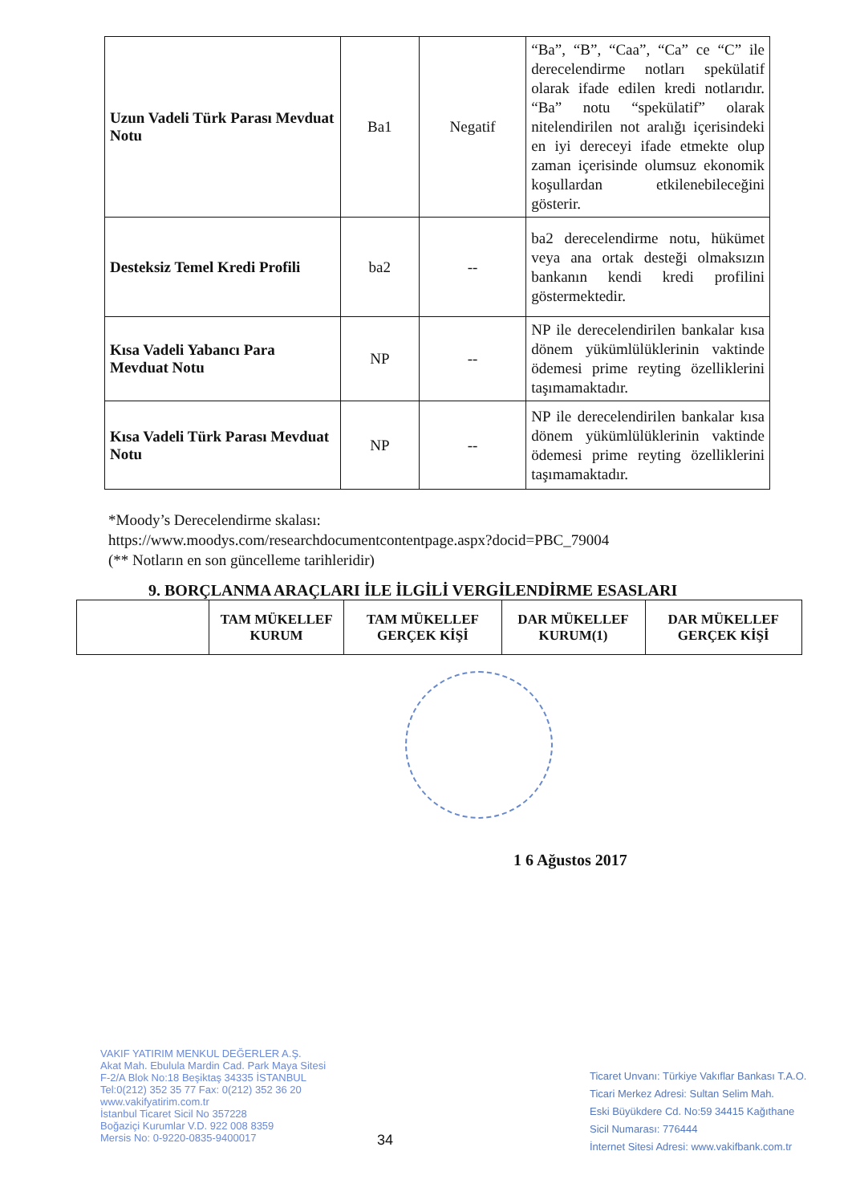| Uzun Vadeli Türk Parası Mevduat Notu | Ba1 | Negatif | “Ba”, “B”, “Caa”, “Ca” ce “C” ile derecelendirme notları spekülatif olarak ifade edilen kredi notlarıdır. “Ba” notu “spekülatif” olarak nitelendirilen not aralığı içerisindeki en iyi dereceyi ifade etmekte olup zaman içerisinde olumsuz ekonomik koşullardan etkilenebileceğini gösterir. |
| Desteksiz Temel Kredi Profili | ba2 | -- | ba2 derecelendirme notu, hükümet veya ana ortak desteği olmaksızın bankanın kendi kredi profilini göstermektedir. |
| Kısa Vadeli Yabancı Para Mevduat Notu | NP | -- | NP ile derecelendirilen bankalar kısa dönem yükümlülüklerinin vaktinde ödemesi prime reyting özelliklerini taşımamaktadır. |
| Kısa Vadeli Türk Parası Mevduat Notu | NP | -- | NP ile derecelendirilen bankalar kısa dönem yükümlülüklerinin vaktinde ödemesi prime reyting özelliklerini taşımamaktadır. |
*Moody’s Derecelendirme skalası:
https://www.moodys.com/researchdocumentcontentpage.aspx?docid=PBC_79004
(** Notların en son güncelleme tarihleridir)
9. BORÇLANMA ARAÇLARI İLE İLGİLİ VERGİLENDİRME ESASLARI
| | TAM MÜKELLEF KURUM | TAM MÜKELLEF GERÇEK KİŞİ | DAR MÜKELLEF KURUM(1) | DAR MÜKELLEF GERÇEK KİŞİ |
| --- | --- | --- | --- | --- |
1 6 Ağustos 2017
VAKIF YATIRIM MENKUL DEĞERLER A.Ş.
Akat Mah. Ebulula Mardin Cad. Park Maya Sitesi
F-2/A Blok No:18 Beşiktaş 34335 İSTANBUL
Tel:0(212) 352 35 77 Fax: 0(212) 352 36 20
www.vakifyatirim.com.tr
İstanbul Ticaret Sicil No 357228
Boğaziçi Kurumlar V.D. 922 008 8359
Mersis No: 0-9220-0835-9400017
34
Ticaret Unvanı: Türkiye Vakıflar Bankası T.A.O.
Ticari Merkez Adresi: Sultan Selim Mah.
Eski Büyükdere Cd. No:59 34415 Kağıthane
Sicil Numarası: 776444
İnternet Sitesi Adresi: www.vakifbank.com.tr